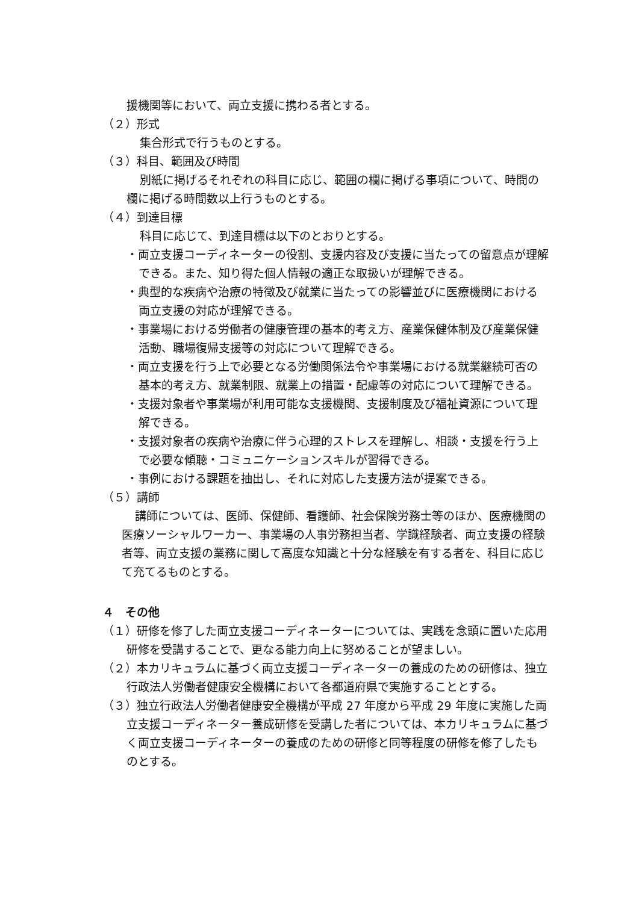援機関等において、両立支援に携わる者とする。
（２）形式
集合形式で行うものとする。
（３）科目、範囲及び時間
別紙に掲げるそれぞれの科目に応じ、範囲の欄に掲げる事項について、時間の欄に掲げる時間数以上行うものとする。
（４）到達目標
科目に応じて、到達目標は以下のとおりとする。
・両立支援コーディネーターの役割、支援内容及び支援に当たっての留意点が理解できる。また、知り得た個人情報の適正な取扱いが理解できる。
・典型的な疾病や治療の特徴及び就業に当たっての影響並びに医療機関における両立支援の対応が理解できる。
・事業場における労働者の健康管理の基本的考え方、産業保健体制及び産業保健活動、職場復帰支援等の対応について理解できる。
・両立支援を行う上で必要となる労働関係法令や事業場における就業継続可否の基本的考え方、就業制限、就業上の措置・配慮等の対応について理解できる。
・支援対象者や事業場が利用可能な支援機関、支援制度及び福祉資源について理解できる。
・支援対象者の疾病や治療に伴う心理的ストレスを理解し、相談・支援を行う上で必要な傾聴・コミュニケーションスキルが習得できる。
・事例における課題を抽出し、それに対応した支援方法が提案できる。
（５）講師
講師については、医師、保健師、看護師、社会保険労務士等のほか、医療機関の医療ソーシャルワーカー、事業場の人事労務担当者、学識経験者、両立支援の経験者等、両立支援の業務に関して高度な知識と十分な経験を有する者を、科目に応じて充てるものとする。
４　その他
（１）研修を修了した両立支援コーディネーターについては、実践を念頭に置いた応用研修を受講することで、更なる能力向上に努めることが望ましい。
（２）本カリキュラムに基づく両立支援コーディネーターの養成のための研修は、独立行政法人労働者健康安全機構において各都道府県で実施することとする。
（３）独立行政法人労働者健康安全機構が平成 27 年度から平成 29 年度に実施した両立支援コーディネーター養成研修を受講した者については、本カリキュラムに基づく両立支援コーディネーターの養成のための研修と同等程度の研修を修了したものとする。